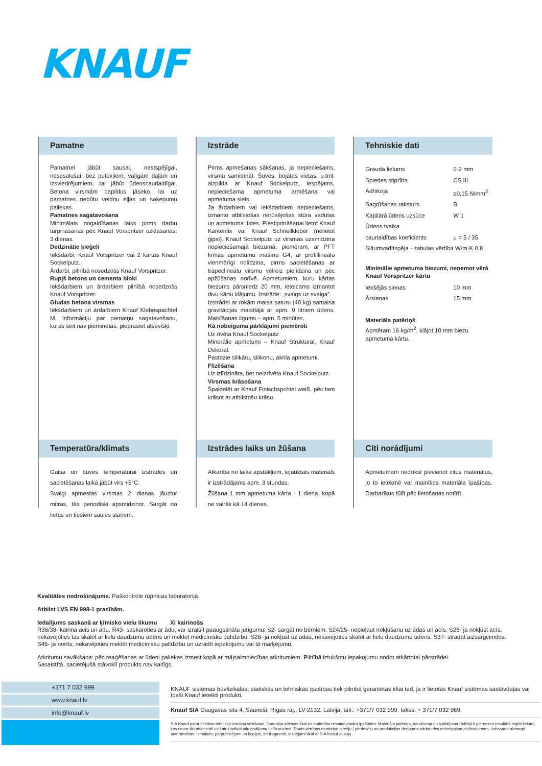KNAUF
Pamatne
Pamatnei jābūt sausai, nestspējīgai, nesasalušai, bez putekļiem, vaļīgām daļām un izsviedrējumiem, tai jābūt ūdenscaurlaidīgai. Betona virsmām papildus jāseko, lai uz pamatnes nebūtu veidņu eļļas un saķepumu paliekas.
Pamatnes sagatavošana
Minimālais nogaidīšanas laiks pirms darbu turpināšanas pēc Knauf Vorspritzer uzklāšanas: 3 dienas.
Dedzinātie ķieģeļi
Iekšdarbi: Knauf Vorspritzer vai 2 kārtas Knauf Sockelputz.
Ārdarbi: pilnībā nosedzošs Knauf Vorspritzer.
Rupjš betons un cementa bloki
Iekšdarbiem un ārdarbiem pilnībā nosedzošs Knauf Vorspritzer.
Gludas betona virsmas
Iekšdarbiem un ārdarbiem Knauf Klebespachtel M. Informāciju par pamatņu sagatavošanu, kuras šeit nav pieminētas, pieprasiet atsevišķi.
Temperatūra/klimats
Gaisa un būves temperatūrai izstrādes un sacietēšanas laikā jābūt virs +5°C.
Svaigi apmestas virsmas 2 dienas jāuztur mitras, tās periodiski apsmidzinot. Sargāt no lietus un tiešiem saules stariem.
Izstrāde
Pirms apmešanas sākšanas, ja nepieciešams, virsmu samitrināt. Šuves, bojātas vietas, u.tml. aizpilda ar Knauf Sockelputz, iespējams, nepieciešama apmetuma armēšana vai apmetuma siets.
Ja ārdarbiem vai iekšdarbiem nepieciešams, izmanto atbilstošas nerūsējošas stūra vadulas un apmetuma līstes. Piestiprināšanai lietot Knauf Kantenfix vai Knauf Schnellkleber (nelietot ģipsi). Knauf Sockelputz uz virsmas uzsmidzina nepieciešamajā biezumā, piemēram, ar PFT firmas apmetumu mašīnu G4, ar profillineālu vienmērīgi nolīdzina, pirms sacietēšanas ar trapeclineālu virsmu vēlreiz pielīdzina un pēc apžūšanas norīvē. Apmetumiem, kuru kārtas biezums pārsniedz 20 mm, ieteicams izmantot divu kārtu klājumu. Izstrāde: „svaigs uz svaiga”.
Izstrādei ar rokām maisa saturu (40 kg) samaisa gravitācijas maisītājā ar apm. 9 litriem ūdens. Maisīšanas ilgums – apm. 5 minūtes.
Kā nobeiguma pārklājumi piemēroti
Uz rīvēta Knauf Sockelputz
Minerālie apmetumi – Knauf Struktural, Knauf Dekoral.
Pastozie silikātu, silikonu, akrila apmetumi.
Flīzēšana
Uz izlīdzināta, bet neizrīvēta Knauf Sockelputz.
Virsmas krāsošana
Špaktelēt ar Knauf Finischspchtel weiß, pēc tam krāsot ar atbilstošu krāsu.
Izstrādes laiks un žūšana
Atkarībā no laika apstākļiem, iejauktais materiāls ir izstrādājams apm. 3 stundas.
Žūšana 1 mm apmetuma kārta - 1 diena, kopā ne vairāk kā 14 dienas.
Tehniskie dati
| Grauda lielums | 0-2 mm |
| Spiedes stiprība | CS III |
| Adhēzija | ≥0,15 N/mm<sup>2</sup> |
| Sagrūšanas raksturs | B |
| Kapilārā ūdens uzsūce | W 1 |
| Ūdens tvaika | |
| caurlaidības koeficients | μ = 5 / 35 |
| Siltumvadītspēja – tabulas vērtība W/m·K 0,8 | |
Minimālie apmetuma biezumi, neņemot vērā Knauf Vorspritzer kārtu
| Iekšējās sienas | 10 mm |
| Ārsienas | 15 mm |
Materiāla patēriņš
Apmēram 16 kg/m<sup>2</sup>, klājot 10 mm biezu apmetuma kārtu.
Citi norādījumi
Apmetumam nedrīkst pievienot citus materiālus, jo to ietekmē var mainīties materiāla īpašības. Darbarīkus tūlīt pēc lietošanas notīrīt.
Kvalitātes nodrošinājums. Paškontrole rūpnīcas laboratorijā.
Atbilst LVS EN 998-1 prasībām.
Iedalījums saskaņā ar ķīmisko vielu likumu Xi kairinošs
R36/38- kairina acis un ādu. R43- saskaroties ar ādu, var izraisīt paaugstinātu jutīgumu. S2- sargāt no bērniem. S24/25- nepieļaut nokļūšanu uz ādas un acīs. S26- ja nokļūst acīs, nekavējoties tās skalot ar lielu daudzumu ūdens un meklēt medicīnisku palīdzību. S28- ja nokļūst uz ādas, nekavējoties skalot ar lielu daudzumu ūdens. S37- strādāt aizsargcimdos. S46- ja norīts, nekavējoties meklēt medicīnisku palīdzību un uzrādīt iepakojumu vai tā marķējumu.
Atkritumu savākšana: pēc reaģēšanas ar ūdeni paliekas izmest kopā ar mājsaimniecības atkritumiem. Pilnībā iztukšotu iepakojumu nodot atkārtotai pārstrādei.
Sasaistītā, sacietējušā stāvoklī produkts nav kaitīgs.
+371 7 032 999
www.knauf.lv
info@knauf.lv
KNAUF sistēmas būvfizikālās, statiskās un tehniskās īpašības tiek pilnībā garantētas tikai tad, ja ir lietotas Knauf sistēmas sastāvdaļas vai īpaši Knauf ieteikti produkti.
Knauf SIA Daugavas iela 4, Saurieši, Rīgas raj., LV-2132, Latvija, tālr.: +371/7 032 999, fakss: + 371/7 032 969.
SIA Knauf patur tiesības tehnisko izmaiņu veikšanai. Garantija attiecas tikai uz materiāla nevainojamām īpašībām. Materiāla patēriņa, daudzuma un izpildījuma rādītāji ir pieredzes rezultātā iegūti lielumi, kas nevar tikt attiecināti uz katru individuālu gadījumu tiešā nozīmē. Dotās vērtības neatbrīvo pircēju / pārdevēju no produkcijas derīguma pārbaudes attiecīgajam pielietojumam. Izdevumu aizsargā autortiesības. Izmaiņas, pārpublicējumi un kopijas, arī fragmenti, iespējami tikai ar SIA Knauf atļauju.